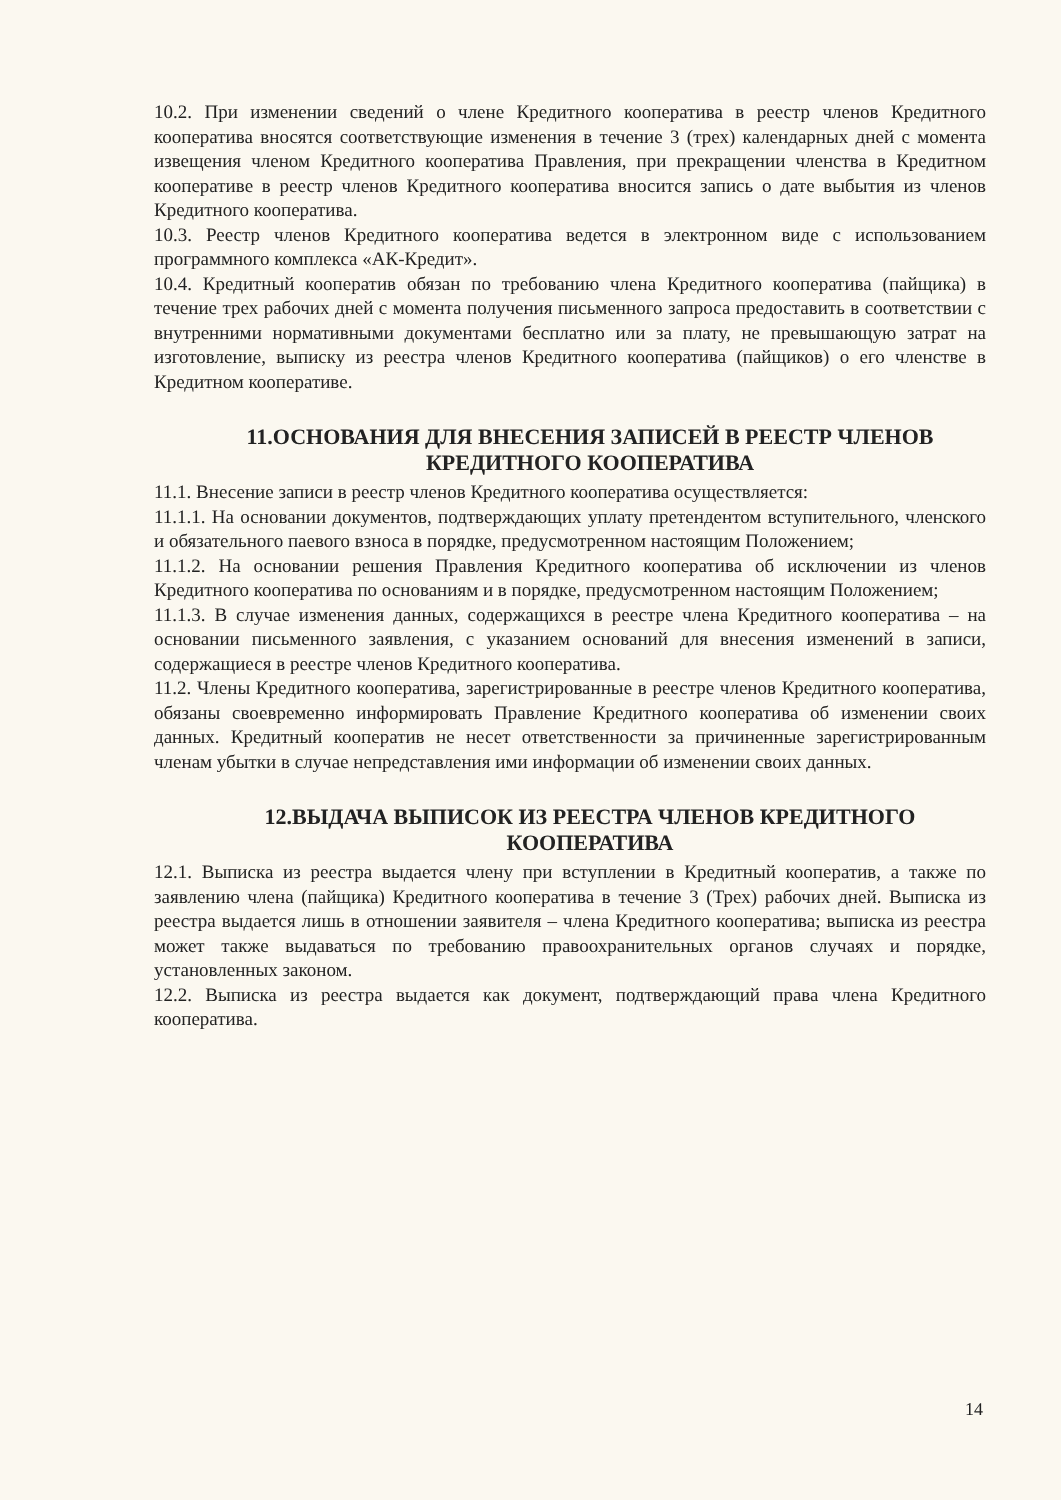10.2. При изменении сведений о члене Кредитного кооператива в реестр членов Кредитного кооператива вносятся соответствующие изменения в течение 3 (трех) календарных дней с момента извещения членом Кредитного кооператива Правления, при прекращении членства в Кредитном кооперативе в реестр членов Кредитного кооператива вносится запись о дате выбытия из членов Кредитного кооператива.
10.3. Реестр членов Кредитного кооператива ведется в электронном виде с использованием программного комплекса «АК-Кредит».
10.4. Кредитный кооператив обязан по требованию члена Кредитного кооператива (пайщика) в течение трех рабочих дней с момента получения письменного запроса предоставить в соответствии с внутренними нормативными документами бесплатно или за плату, не превышающую затрат на изготовление, выписку из реестра членов Кредитного кооператива (пайщиков) о его членстве в Кредитном кооперативе.
11.ОСНОВАНИЯ ДЛЯ ВНЕСЕНИЯ ЗАПИСЕЙ В РЕЕСТР ЧЛЕНОВ КРЕДИТНОГО КООПЕРАТИВА
11.1. Внесение записи в реестр членов Кредитного кооператива осуществляется:
11.1.1. На основании документов, подтверждающих уплату претендентом вступительного, членского и обязательного паевого взноса в порядке, предусмотренном настоящим Положением;
11.1.2. На основании решения Правления Кредитного кооператива об исключении из членов Кредитного кооператива по основаниям и в порядке, предусмотренном настоящим Положением;
11.1.3. В случае изменения данных, содержащихся в реестре члена Кредитного кооператива – на основании письменного заявления, с указанием оснований для внесения изменений в записи, содержащиеся в реестре членов Кредитного кооператива.
11.2. Члены Кредитного кооператива, зарегистрированные в реестре членов Кредитного кооператива, обязаны своевременно информировать Правление Кредитного кооператива об изменении своих данных. Кредитный кооператив не несет ответственности за причиненные зарегистрированным членам убытки в случае непредставления ими информации об изменении своих данных.
12.ВЫДАЧА ВЫПИСОК ИЗ РЕЕСТРА ЧЛЕНОВ КРЕДИТНОГО КООПЕРАТИВА
12.1. Выписка из реестра выдается члену при вступлении в Кредитный кооператив, а также по заявлению члена (пайщика) Кредитного кооператива в течение 3 (Трех) рабочих дней. Выписка из реестра выдается лишь в отношении заявителя – члена Кредитного кооператива; выписка из реестра может также выдаваться по требованию правоохранительных органов случаях и порядке, установленных законом.
12.2. Выписка из реестра выдается как документ, подтверждающий права члена Кредитного кооператива.
14